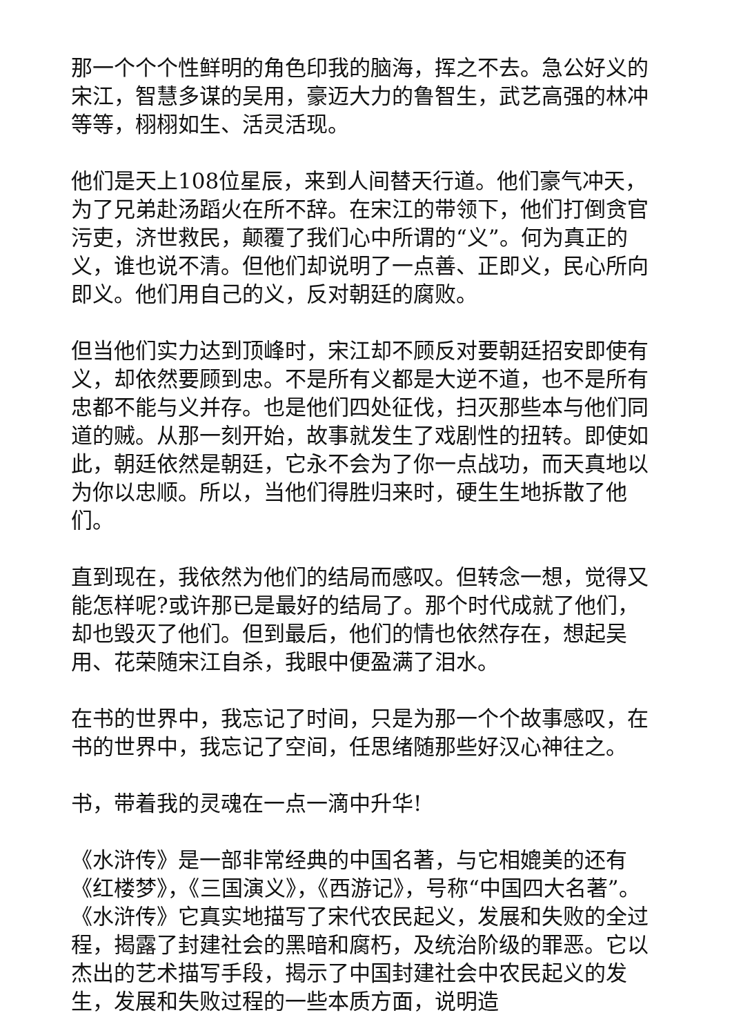那一个个个性鲜明的角色印我的脑海，挥之不去。急公好义的宋江，智慧多谋的吴用，豪迈大力的鲁智生，武艺高强的林冲等等，栩栩如生、活灵活现。
他们是天上108位星辰，来到人间替天行道。他们豪气冲天，为了兄弟赴汤蹈火在所不辞。在宋江的带领下，他们打倒贪官污吏，济世救民，颠覆了我们心中所谓的“义”。何为真正的义，谁也说不清。但他们却说明了一点善、正即义，民心所向即义。他们用自己的义，反对朝廷的腐败。
但当他们实力达到顶峰时，宋江却不顾反对要朝廷招安即使有义，却依然要顾到忠。不是所有义都是大逆不道，也不是所有忠都不能与义并存。也是他们四处征伐，扫灭那些本与他们同道的贼。从那一刻开始，故事就发生了戏剧性的扭转。即使如此，朝廷依然是朝廷，它永不会为了你一点战功，而天真地以为你以忠顺。所以，当他们得胜归来时，硬生生地拆散了他们。
直到现在，我依然为他们的结局而感叹。但转念一想，觉得又能怎样呢?或许那已是最好的结局了。那个时代成就了他们，却也毁灭了他们。但到最后，他们的情也依然存在，想起吴用、花荣随宋江自杀，我眼中便盈满了泪水。
在书的世界中，我忘记了时间，只是为那一个个故事感叹，在书的世界中，我忘记了空间，任思绪随那些好汉心神往之。
书，带着我的灵魂在一点一滴中升华!
《水浒传》是一部非常经典的中国名著，与它相媲美的还有《红楼梦》，《三国演义》，《西游记》，号称“中国四大名著”。《水浒传》它真实地描写了宋代农民起义，发展和失败的全过程，揭露了封建社会的黑暗和腐朽，及统治阶级的罪恶。它以杰出的艺术描写手段，揭示了中国封建社会中农民起义的发生，发展和失败过程的一些本质方面，说明造